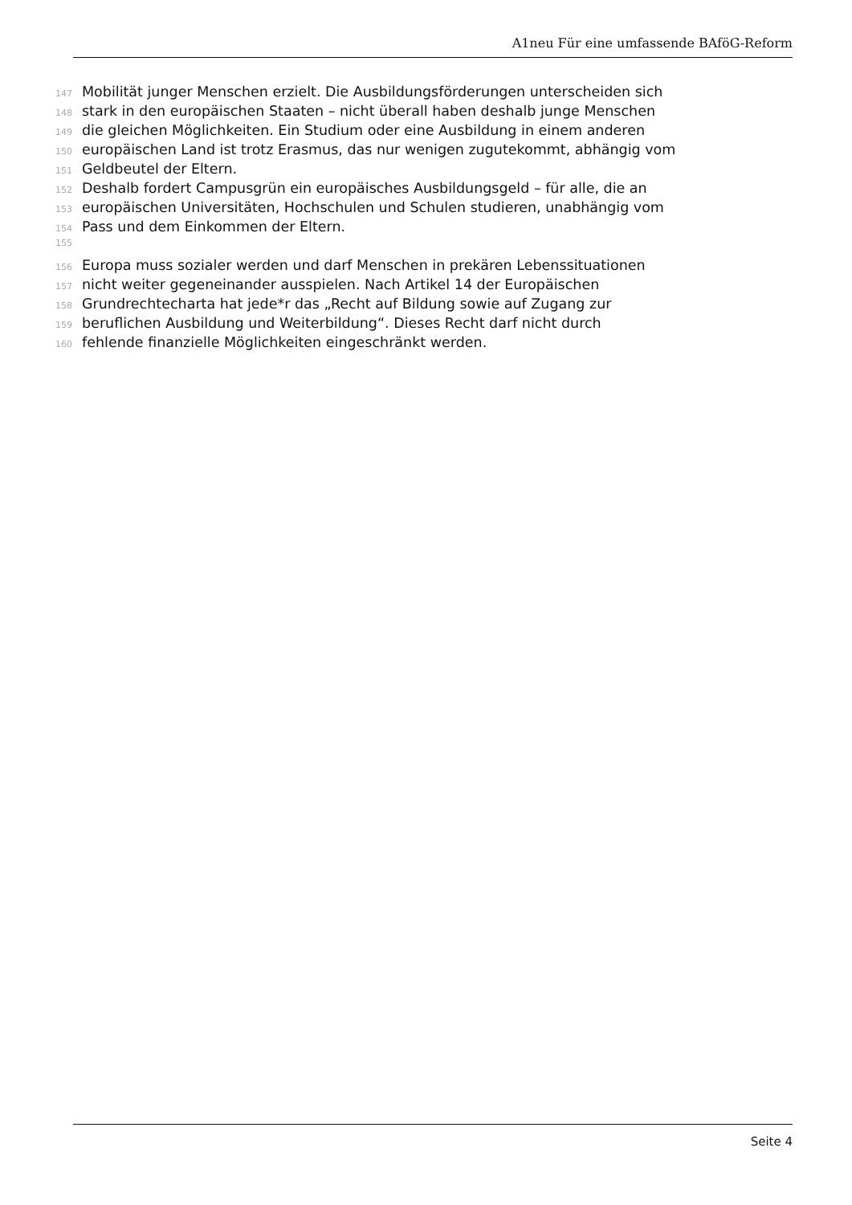A1neu Für eine umfassende BAföG-Reform
147 Mobilität junger Menschen erzielt. Die Ausbildungsförderungen unterscheiden sich
148 stark in den europäischen Staaten – nicht überall haben deshalb junge Menschen
149 die gleichen Möglichkeiten. Ein Studium oder eine Ausbildung in einem anderen
150 europäischen Land ist trotz Erasmus, das nur wenigen zugutekommt, abhängig vom
151 Geldbeutel der Eltern.
152 Deshalb fordert Campusgrün ein europäisches Ausbildungsgeld – für alle, die an
153 europäischen Universitäten, Hochschulen und Schulen studieren, unabhängig vom
154 Pass und dem Einkommen der Eltern.
155
156 Europa muss sozialer werden und darf Menschen in prekären Lebenssituationen
157 nicht weiter gegeneinander ausspielen. Nach Artikel 14 der Europäischen
158 Grundrechtecharta hat jede*r das „Recht auf Bildung sowie auf Zugang zur
159 beruflichen Ausbildung und Weiterbildung“. Dieses Recht darf nicht durch
160 fehlende finanzielle Möglichkeiten eingeschränkt werden.
Seite 4